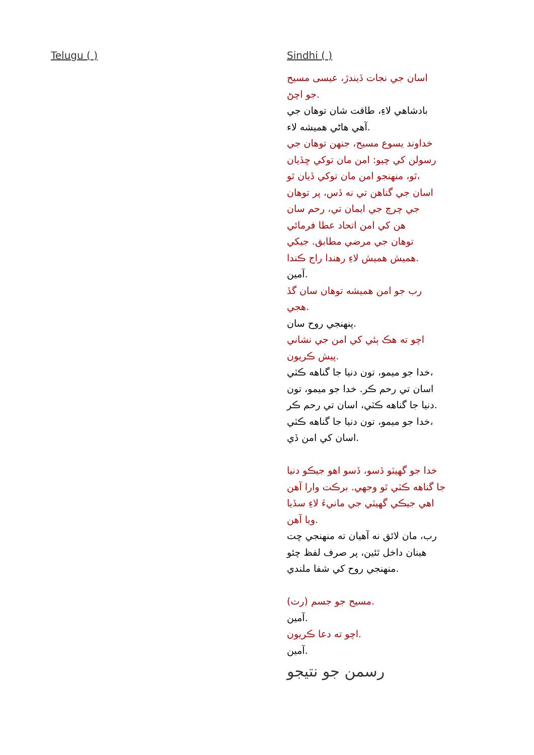Telugu ( ) Sindhi ( )
اسان جي نجات ڏيندڙ، عيسى مسيح
جو اچڻ.
بادشاهي لاءِ، طاقت شان توهان جي
آهي هاڻي هميشه لاء.
خداوند يسوع مسيح، جنهن توهان جي
رسولن کي چيو: امن مان توکي ڇڏيان
ٿو، منهنجو امن مان توکي ڏيان ٿو،
اسان جي گناهن تي نه ڏس، پر توهان
جي چرچ جي ايمان تي، رحم سان
هن کي امن اتحاد عطا فرمائي
توهان جي مرضي مطابق. جيکي
هميش هميش لاءِ رهندا راج ڪندا.
آمين.
رب جو امن هميشه توهان سان گڏ
هجي.
پنهنجي روح سان.
اچو ته هڪ ٻئي کي امن جي نشاني
پيش ڪريون.
خدا جو ميمو، تون دنيا جا گناهه ڪٽي،
اسان تي رحم ڪر. خدا جو ميمو، تون
دنيا جا گناهه ڪٽي، اسان تي رحم ڪر.
خدا جو ميمو، تون دنيا جا گناهه ڪٽي،
اسان کي امن ڏي.
خدا جو گهيٽو ڏسو، ڏسو اهو جيڪو دنيا
جا گناهه ڪٽي ٿو وجهي. برڪت وارا آهن
اهي جيڪي گهيٽي جي مانيءَ لاءِ سڏيا
ويا آهن.
رب، مان لائق نه آهيان ته منهنجي ڇت
هينان داخل ٿئين، پر صرف لفظ چئو
منهنجي روح کي شفا ملندي.
مسيح جو جسم (رت).
آمين.
اچو ته دعا ڪريون.
آمين.
رسمن جو نتيجو